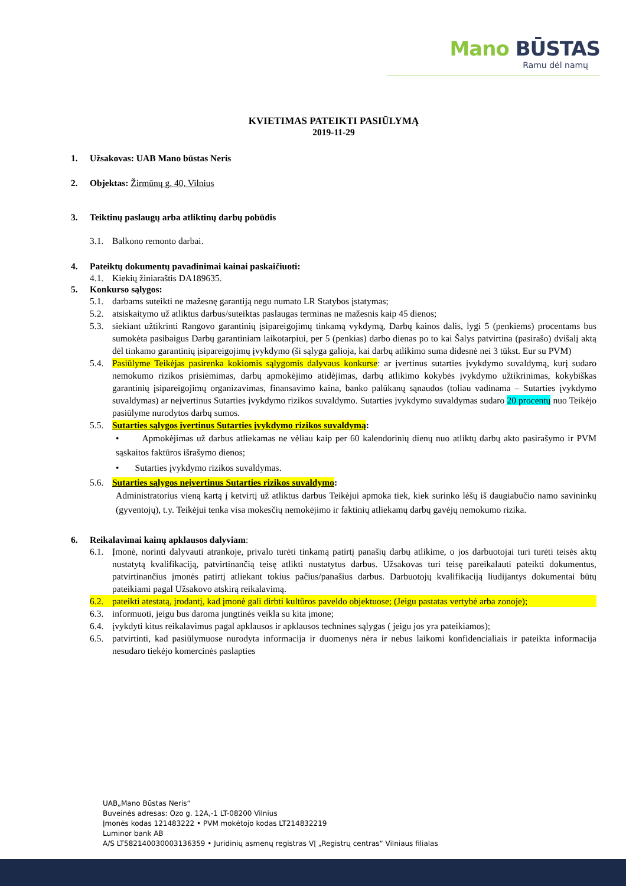Mano BŪSTAS
Ramu dėl namų
KVIETIMAS PATEIKTI PASIŪLYMĄ
2019-11-29
1. Užsakovas: UAB Mano būstas Neris
2. Objektas: Žirmūnų g. 40, Vilnius
3. Teiktinų paslaugų arba atliktinų darbų pobūdis
3.1. Balkono remonto darbai.
4. Pateiktų dokumentų pavadinimai kainai paskaičiuoti:
4.1. Kiekių žiniaraštis DA189635.
5. Konkurso sąlygos:
5.1. darbams suteikti ne mažesnę garantiją negu numato LR Statybos įstatymas;
5.2. atsiskaitymo už atliktus darbus/suteiktas paslaugas terminas ne mažesnis kaip 45 dienos;
5.3. siekiant užtikrinti Rangovo garantinių įsipareigojimų tinkamą vykdymą, Darbų kainos dalis, lygi 5 (penkiems) procentams bus sumokėta pasibaigus Darbų garantiniam laikotarpiui, per 5 (penkias) darbo dienas po to kai Šalys patvirtina (pasirašo) dvišalį aktą dėl tinkamo garantinių įsipareigojimų įvykdymo (ši sąlyga galioja, kai darbų atlikimo suma didesnė nei 3 tūkst. Eur su PVM)
5.4. Pasiūlyme Teikėjas pasirenka kokiomis sąlygomis dalyvaus konkurse: ar įvertinus sutarties įvykdymo suvaldymą, kurį sudaro nemokumo rizikos prisiėmimas, darbų apmokėjimo atidėjimas, darbų atlikimo kokybės įvykdymo užtikrinimas, kokybiškas garantinių įsipareigojimų organizavimas, finansavimo kaina, banko palūkanų sąnaudos (toliau vadinama – Sutarties įvykdymo suvaldymas) ar neįvertinus Sutarties įvykdymo rizikos suvaldymo. Sutarties įvykdymo suvaldymas sudaro 20 procentų nuo Teikėjo pasiūlyme nurodytos darbų sumos.
5.5. Sutarties sąlygos įvertinus Sutarties įvykdymo rizikos suvaldymą:
• Apmokėjimas už darbus atliekamas ne vėliau kaip per 60 kalendorinių dienų nuo atliktų darbų akto pasirašymo ir PVM sąskaitos faktūros išrašymo dienos;
• Sutarties įvykdymo rizikos suvaldymas.
5.6. Sutarties sąlygos neįvertinus Sutarties rizikos suvaldymo:
Administratorius vieną kartą į ketvirtį už atliktus darbus Teikėjui apmoka tiek, kiek surinko lėšų iš daugiabučio namo savininkų (gyventojų), t.y. Teikėjui tenka visa mokesčių nemokėjimo ir faktinių atliekamų darbų gavėjų nemokumo rizika.
6. Reikalavimai kainų apklausos dalyviam:
6.1. Įmonė, norinti dalyvauti atrankoje, privalo turėti tinkamą patirtį panašių darbų atlikime, o jos darbuotojai turi turėti teisės aktų nustatytą kvalifikaciją, patvirtinančią teisę atlikti nustatytus darbus. Užsakovas turi teisę pareikalauti pateikti dokumentus, patvirtinančius įmonės patirtį atliekant tokius pačius/panašius darbus. Darbuotojų kvalifikaciją liudijantys dokumentai būtų pateikiami pagal Užsakovo atskirą reikalavimą.
6.2. pateikti atestatą, įrodantį, kad įmonė gali dirbti kultūros paveldo objektuose; (Jeigu pastatas vertybė arba zonoje);
6.3. informuoti, jeigu bus daroma jungtinės veikla su kita įmone;
6.4. įvykdyti kitus reikalavimus pagal apklausos ir apklausos technines sąlygas ( jeigu jos yra pateikiamos);
6.5. patvirtinti, kad pasiūlymuose nurodyta informacija ir duomenys nėra ir nebus laikomi konfidencialiais ir pateikta informacija nesudaro tiekėjo komercinės paslapties
UAB„Mano Būstas Neris“
Buveinės adresas: Ozo g. 12A,-1 LT-08200 Vilnius
Įmonės kodas 121483222 • PVM mokėtojo kodas LT214832219
Luminor bank AB
A/S LT582140030003136359 • Juridinių asmenų registras VĮ „Registrų centras“ Vilniaus filialas